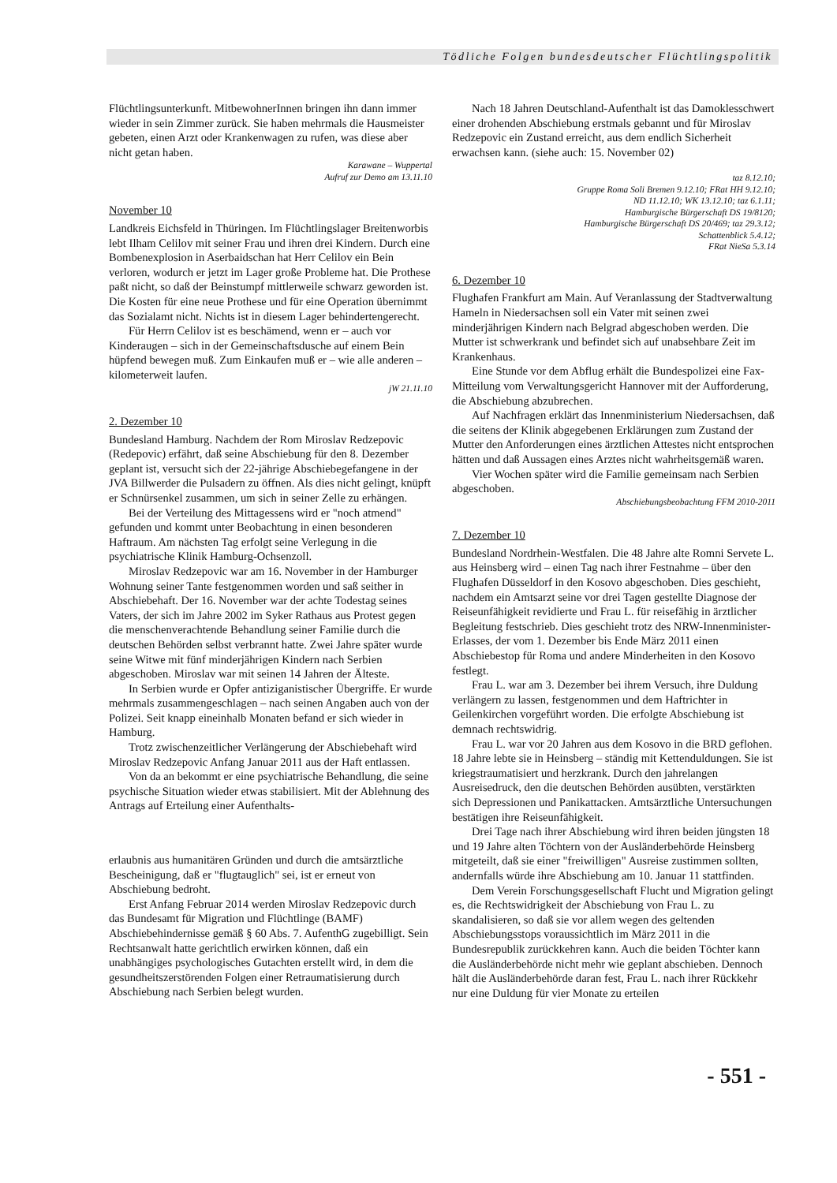Tödliche Folgen bundesdeutscher Flüchtlingspolitik
Flüchtlingsunterkunft. MitbewohnerInnen bringen ihn dann immer wieder in sein Zimmer zurück. Sie haben mehrmals die Hausmeister gebeten, einen Arzt oder Krankenwagen zu rufen, was diese aber nicht getan haben.
Karawane – Wuppertal
Aufruf zur Demo am 13.11.10
November 10
Landkreis Eichsfeld in Thüringen. Im Flüchtlingslager Breitenworbis lebt Ilham Celilov mit seiner Frau und ihren drei Kindern. Durch eine Bombenexplosion in Aserbaidschan hat Herr Celilov ein Bein verloren, wodurch er jetzt im Lager große Probleme hat. Die Prothese paßt nicht, so daß der Beinstumpf mittlerweile schwarz geworden ist. Die Kosten für eine neue Prothese und für eine Operation übernimmt das Sozialamt nicht. Nichts ist in diesem Lager behindertengerecht.
Für Herrn Celilov ist es beschämend, wenn er – auch vor Kinderaugen – sich in der Gemeinschaftsdusche auf einem Bein hüpfend bewegen muß. Zum Einkaufen muß er – wie alle anderen – kilometerweit laufen.
jW 21.11.10
2. Dezember 10
Bundesland Hamburg. Nachdem der Rom Miroslav Redzepovic (Redepovic) erfährt, daß seine Abschiebung für den 8. Dezember geplant ist, versucht sich der 22-jährige Abschiebegefangene in der JVA Billwerder die Pulsadern zu öffnen. Als dies nicht gelingt, knüpft er Schnürsenkel zusammen, um sich in seiner Zelle zu erhängen.
Bei der Verteilung des Mittagessens wird er "noch atmend" gefunden und kommt unter Beobachtung in einen besonderen Haftraum. Am nächsten Tag erfolgt seine Verlegung in die psychiatrische Klinik Hamburg-Ochsenzoll.
Miroslav Redzepovic war am 16. November in der Hamburger Wohnung seiner Tante festgenommen worden und saß seither in Abschiebehaft. Der 16. November war der achte Todestag seines Vaters, der sich im Jahre 2002 im Syker Rathaus aus Protest gegen die menschenverachtende Behandlung seiner Familie durch die deutschen Behörden selbst verbrannt hatte. Zwei Jahre später wurde seine Witwe mit fünf minderjährigen Kindern nach Serbien abgeschoben. Miroslav war mit seinen 14 Jahren der Älteste.
In Serbien wurde er Opfer antiziganistischer Übergriffe. Er wurde mehrmals zusammengeschlagen – nach seinen Angaben auch von der Polizei. Seit knapp eineinhalb Monaten befand er sich wieder in Hamburg.
Trotz zwischenzeitlicher Verlängerung der Abschiebehaft wird Miroslav Redzepovic Anfang Januar 2011 aus der Haft entlassen.
Von da an bekommt er eine psychiatrische Behandlung, die seine psychische Situation wieder etwas stabilisiert. Mit der Ablehnung des Antrags auf Erteilung einer Aufenthalts-
erlaubnis aus humanitären Gründen und durch die amtsärztliche Bescheinigung, daß er "flugtauglich" sei, ist er erneut von Abschiebung bedroht.
Erst Anfang Februar 2014 werden Miroslav Redzepovic durch das Bundesamt für Migration und Flüchtlinge (BAMF) Abschiebehindernisse gemäß § 60 Abs. 7. AufenthG zugebilligt. Sein Rechtsanwalt hatte gerichtlich erwirken können, daß ein unabhängiges psychologisches Gutachten erstellt wird, in dem die gesundheitszerstörenden Folgen einer Retraumatisierung durch Abschiebung nach Serbien belegt wurden.
Nach 18 Jahren Deutschland-Aufenthalt ist das Damoklesschwert einer drohenden Abschiebung erstmals gebannt und für Miroslav Redzepovic ein Zustand erreicht, aus dem endlich Sicherheit erwachsen kann. (siehe auch: 15. November 02)
taz 8.12.10;
Gruppe Roma Soli Bremen 9.12.10; FRat HH 9.12.10;
ND 11.12.10; WK 13.12.10; taz 6.1.11;
Hamburgische Bürgerschaft DS 19/8120;
Hamburgische Bürgerschaft DS 20/469; taz 29.3.12;
Schattenblick 5.4.12;
FRat NieSa 5.3.14
6. Dezember 10
Flughafen Frankfurt am Main. Auf Veranlassung der Stadtverwaltung Hameln in Niedersachsen soll ein Vater mit seinen zwei minderjährigen Kindern nach Belgrad abgeschoben werden. Die Mutter ist schwerkrank und befindet sich auf unabsehbare Zeit im Krankenhaus.
Eine Stunde vor dem Abflug erhält die Bundespolizei eine Fax-Mitteilung vom Verwaltungsgericht Hannover mit der Aufforderung, die Abschiebung abzubrechen.
Auf Nachfragen erklärt das Innenministerium Niedersachsen, daß die seitens der Klinik abgegebenen Erklärungen zum Zustand der Mutter den Anforderungen eines ärztlichen Attestes nicht entsprochen hätten und daß Aussagen eines Arztes nicht wahrheitsgemäß waren.
Vier Wochen später wird die Familie gemeinsam nach Serbien abgeschoben.
Abschiebungsbeobachtung FFM 2010-2011
7. Dezember 10
Bundesland Nordrhein-Westfalen. Die 48 Jahre alte Romni Servete L. aus Heinsberg wird – einen Tag nach ihrer Festnahme – über den Flughafen Düsseldorf in den Kosovo abgeschoben. Dies geschieht, nachdem ein Amtsarzt seine vor drei Tagen gestellte Diagnose der Reiseunfähigkeit revidierte und Frau L. für reisefähig in ärztlicher Begleitung festschrieb. Dies geschieht trotz des NRW-Innenminister-Erlasses, der vom 1. Dezember bis Ende März 2011 einen Abschiebestop für Roma und andere Minderheiten in den Kosovo festlegt.
Frau L. war am 3. Dezember bei ihrem Versuch, ihre Duldung verlängern zu lassen, festgenommen und dem Haftrichter in Geilenkirchen vorgeführt worden. Die erfolgte Abschiebung ist demnach rechtswidrig.
Frau L. war vor 20 Jahren aus dem Kosovo in die BRD geflohen. 18 Jahre lebte sie in Heinsberg – ständig mit Kettenduldungen. Sie ist kriegstraumatisiert und herzkrank. Durch den jahrelangen Ausreisedruck, den die deutschen Behörden ausübten, verstärkten sich Depressionen und Panikattacken. Amtsärztliche Untersuchungen bestätigen ihre Reiseunfähigkeit.
Drei Tage nach ihrer Abschiebung wird ihren beiden jüngsten 18 und 19 Jahre alten Töchtern von der Ausländerbehörde Heinsberg mitgeteilt, daß sie einer "freiwilligen" Ausreise zustimmen sollten, andernfalls würde ihre Abschiebung am 10. Januar 11 stattfinden.
Dem Verein Forschungsgesellschaft Flucht und Migration gelingt es, die Rechtswidrigkeit der Abschiebung von Frau L. zu skandalisieren, so daß sie vor allem wegen des geltenden Abschiebungsstops voraussichtlich im März 2011 in die Bundesrepublik zurückkehren kann. Auch die beiden Töchter kann die Ausländerbehörde nicht mehr wie geplant abschieben. Dennoch hält die Ausländerbehörde daran fest, Frau L. nach ihrer Rückkehr nur eine Duldung für vier Monate zu erteilen
- 551 -